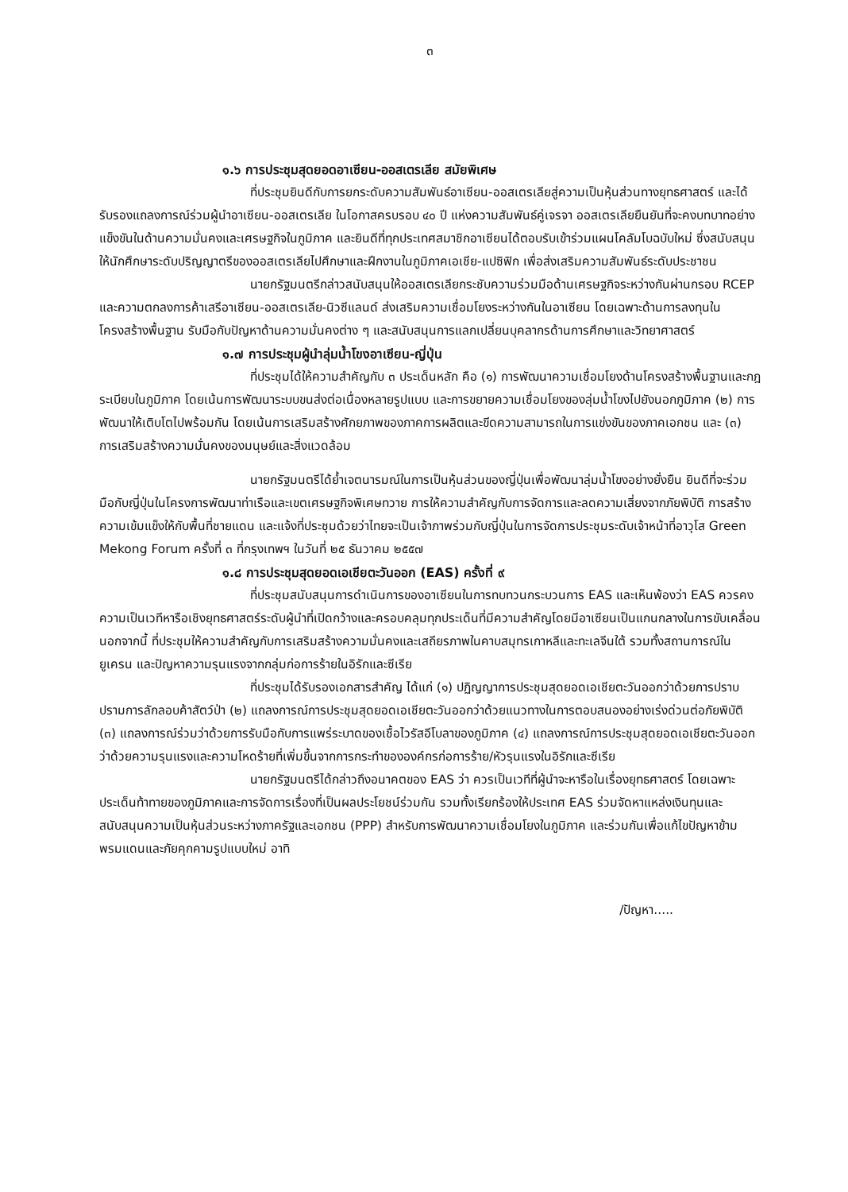๓
๑.๖ การประชุมสุดยอดอาเซียน-ออสเตรเลีย สมัยพิเศษ
ที่ประชุมยินดีกับการยกระดับความสัมพันธ์อาเซียน-ออสเตรเลียสู่ความเป็นหุ้นส่วนทางยุทธศาสตร์ และได้รับรองแถลงการณ์ร่วมผู้นำอาเซียน-ออสเตรเลีย ในโอกาสครบรอบ ๔๐ ปี แห่งความสัมพันธ์คู่เจรจา ออสเตรเลียยืนยันที่จะคงบทบาทอย่างแข็งขันในด้านความมั่นคงและเศรษฐกิจในภูมิภาค และยินดีที่ทุกประเทศสมาชิกอาเซียนได้ตอบรับเข้าร่วมแผนโคลัมโบฉบับใหม่ ซึ่งสนับสนุนให้นักศึกษาระดับปริญญาตรีของออสเตรเลียไปศึกษาและฝึกงานในภูมิภาคเอเชีย-แปซิฟิก เพื่อส่งเสริมความสัมพันธ์ระดับประชาชน
นายกรัฐมนตรีกล่าวสนับสนุนให้ออสเตรเลียกระชับความร่วมมือด้านเศรษฐกิจระหว่างกันผ่านกรอบ RCEP และความตกลงการค้าเสรีอาเซียน-ออสเตรเลีย-นิวซีแลนด์ ส่งเสริมความเชื่อมโยงระหว่างกันในอาเซียน โดยเฉพาะด้านการลงทุนในโครงสร้างพื้นฐาน รับมือกับปัญหาด้านความมั่นคงต่าง ๆ และสนับสนุนการแลกเปลี่ยนบุคลากรด้านการศึกษาและวิทยาศาสตร์
๑.๗ การประชุมผู้นำลุ่มน้ำโขงอาเซียน-ญี่ปุ่น
ที่ประชุมได้ให้ความสำคัญกับ ๓ ประเด็นหลัก คือ (๑) การพัฒนาความเชื่อมโยงด้านโครงสร้างพื้นฐานและกฎระเบียบในภูมิภาค โดยเน้นการพัฒนาระบบขนส่งต่อเนื่องหลายรูปแบบ และการขยายความเชื่อมโยงของลุ่มน้ำโขงไปยังนอกภูมิภาค (๒) การพัฒนาให้เติบโตไปพร้อมกัน โดยเน้นการเสริมสร้างศักยภาพของภาคการผลิตและขีดความสามารถในการแข่งขันของภาคเอกชน และ (๓) การเสริมสร้างความมั่นคงของมนุษย์และสิ่งแวดล้อม
นายกรัฐมนตรีได้ย้ำเจตนารมณ์ในการเป็นหุ้นส่วนของญี่ปุ่นเพื่อพัฒนาลุ่มน้ำโขงอย่างยั่งยืน ยินดีที่จะร่วมมือกับญี่ปุ่นในโครงการพัฒนาท่าเรือและเขตเศรษฐกิจพิเศษทวาย การให้ความสำคัญกับการจัดการและลดความเสี่ยงจากภัยพิบัติ การสร้างความเข้มแข็งให้กับพื้นที่ชายแดน และแจ้งที่ประชุมด้วยว่าไทยจะเป็นเจ้าภาพร่วมกับญี่ปุ่นในการจัดการประชุมระดับเจ้าหน้าที่อาวุโส Green Mekong Forum ครั้งที่ ๓ ที่กรุงเทพฯ ในวันที่ ๒๕ ธันวาคม ๒๕๕๗
๑.๘ การประชุมสุดยอดเอเชียตะวันออก (EAS) ครั้งที่ ๙
ที่ประชุมสนับสนุนการดำเนินการของอาเซียนในการทบทวนกระบวนการ EAS และเห็นพ้องว่า EAS ควรคงความเป็นเวทีหารือเชิงยุทธศาสตร์ระดับผู้นำที่เปิดกว้างและครอบคลุมทุกประเด็นที่มีความสำคัญโดยมีอาเซียนเป็นแกนกลางในการขับเคลื่อน นอกจากนี้ ที่ประชุมให้ความสำคัญกับการเสริมสร้างความมั่นคงและเสถียรภาพในคาบสมุทรเกาหลีและทะเลจีนใต้ รวมทั้งสถานการณ์ในยูเครน และปัญหาความรุนแรงจากกลุ่มก่อการร้ายในอิรักและซีเรีย
ที่ประชุมได้รับรองเอกสารสำคัญ ได้แก่ (๑) ปฏิญญาการประชุมสุดยอดเอเชียตะวันออกว่าด้วยการปราบปรามการลักลอบค้าสัตว์ป่า (๒) แถลงการณ์การประชุมสุดยอดเอเชียตะวันออกว่าด้วยแนวทางในการตอบสนองอย่างเร่งด่วนต่อภัยพิบัติ (๓) แถลงการณ์ร่วมว่าด้วยการรับมือกับการแพร่ระบาดของเชื้อไวรัสอีโบลาของภูมิภาค (๔) แถลงการณ์การประชุมสุดยอดเอเชียตะวันออกว่าด้วยความรุนแรงและความโหดร้ายที่เพิ่มขึ้นจากการกระทำขององค์กรก่อการร้าย/หัวรุนแรงในอิรักและซีเรีย
นายกรัฐมนตรีได้กล่าวถึงอนาคตของ EAS ว่า ควรเป็นเวทีที่ผู้นำจะหารือในเรื่องยุทธศาสตร์ โดยเฉพาะประเด็นท้าทายของภูมิภาคและการจัดการเรื่องที่เป็นผลประโยชน์ร่วมกัน รวมทั้งเรียกร้องให้ประเทศ EAS ร่วมจัดหาแหล่งเงินทุนและสนับสนุนความเป็นหุ้นส่วนระหว่างภาครัฐและเอกชน (PPP) สำหรับการพัฒนาความเชื่อมโยงในภูมิภาค และร่วมกันเพื่อแก้ไขปัญหาข้ามพรมแดนและภัยคุกคามรูปแบบใหม่ อาทิ
/ปัญหา.....